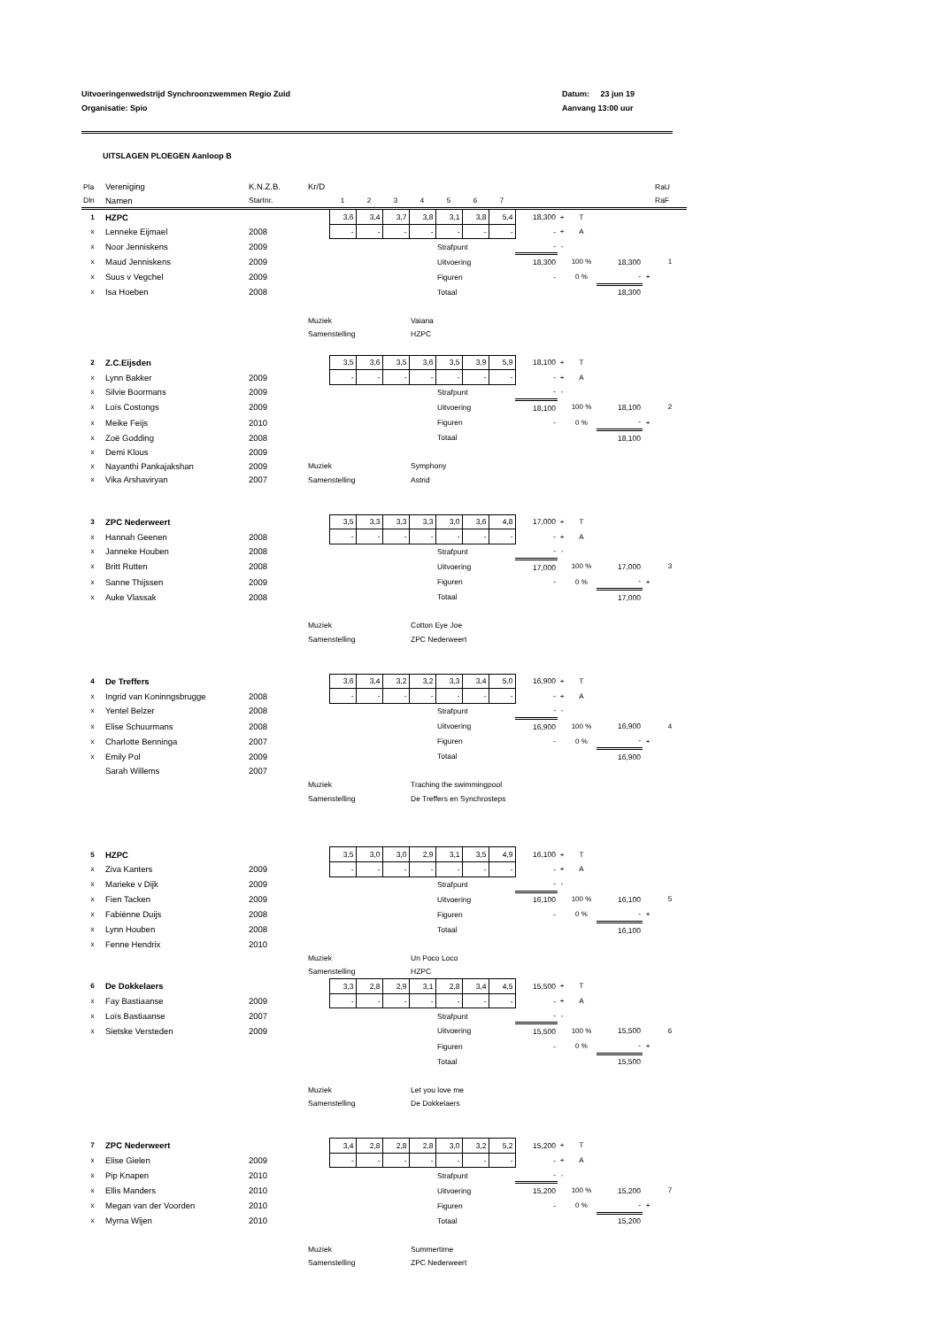Uitvoeringenwedstrijd Synchroonzwemmen Regio Zuid
Organisatie: Spio
Datum: 23 jun 19
Aanvang 13:00 uur
UITSLAGEN PLOEGEN Aanloop B
| Pla | Vereniging | K.N.Z.B. | Kr/D | | | | | | | | | | | | | RaU |
| Dln | Namen | Startnr. | | 1 | 2 | 3 | 4 | 5 | 6 | 7 | | | | | | RaF |
| 1 | HZPC | | | 3,6 | 3,4 | 3,7 | 3,8 | 3,1 | 3,8 | 5,4 | 18,300 | + | T | | | |
| x | Lenneke Eijmael | 2008 | | - | - | - | - | - | - | - | - | + | A | | | |
| x | Noor Jenniskens | 2009 | | | | | | Strafpunt | | | - | - | | | | |
| x | Maud Jenniskens | 2009 | | | | | | Uitvoering | | | 18,300 | | 100 % | 18,300 | | 1 |
| x | Suus v Vegchel | 2009 | | | | | | Figuren | | | - | | 0 % | - | + | |
| x | Isa Hoeben | 2008 | | | | | | Totaal | | | | | | 18,300 | | |
| | | | Muziek | | | | Vaiana | | | | | | | | | |
| | | | Samenstelling | | | | HZPC | | | | | | | | | |
| 2 | Z.C.Eijsden | | | 3,5 | 3,6 | 3,5 | 3,6 | 3,5 | 3,9 | 5,9 | 18,100 | + | T | | | |
| x | Lynn Bakker | 2009 | | - | - | - | - | - | - | - | - | + | A | | | |
| x | Silvie Boormans | 2009 | | | | | | Strafpunt | | | - | - | | | | |
| x | Loïs Costongs | 2009 | | | | | | Uitvoering | | | 18,100 | | 100 % | 18,100 | | 2 |
| x | Meike Feijs | 2010 | | | | | | Figuren | | | - | | 0 % | - | + | |
| x | Zoë Godding | 2008 | | | | | | Totaal | | | | | | 18,100 | | |
| x | Demi Klous | 2009 | | | | | | | | | | | | | | |
| x | Nayanthi Pankajakshan | 2009 | Muziek | | | | Symphony | | | | | | | | | |
| x | Vika Arshaviryan | 2007 | Samenstelling | | | | Astrid | | | | | | | | | |
| 3 | ZPC Nederweert | | | 3,5 | 3,3 | 3,3 | 3,3 | 3,0 | 3,6 | 4,8 | 17,000 | + | T | | | |
| x | Hannah Geenen | 2008 | | - | - | - | - | - | - | - | - | + | A | | | |
| x | Janneke Houben | 2008 | | | | | | Strafpunt | | | - | - | | | | |
| x | Britt Rutten | 2008 | | | | | | Uitvoering | | | 17,000 | | 100 % | 17,000 | | 3 |
| x | Sanne Thijssen | 2009 | | | | | | Figuren | | | - | | 0 % | - | + | |
| x | Auke Vlassak | 2008 | | | | | | Totaal | | | | | | 17,000 | | |
| | | | Muziek | | | | Cotton Eye Joe | | | | | | | | | |
| | | | Samenstelling | | | | ZPC Nederweert | | | | | | | | | |
| 4 | De Treffers | | | 3,6 | 3,4 | 3,2 | 3,2 | 3,3 | 3,4 | 5,0 | 16,900 | + | T | | | |
| x | Ingrid van Koninngsbrugge | 2008 | | - | - | - | - | - | - | - | - | + | A | | | |
| x | Yentel Belzer | 2008 | | | | | | Strafpunt | | | - | - | | | | |
| x | Elise Schuurmans | 2008 | | | | | | Uitvoering | | | 16,900 | | 100 % | 16,900 | | 4 |
| x | Charlotte Benninga | 2007 | | | | | | Figuren | | | - | | 0 % | - | + | |
| x | Emily Pol | 2009 | | | | | | Totaal | | | | | | 16,900 | | |
| | Sarah Willems | 2007 | | | | | | | | | | | | | | |
| | | | Muziek | | | | Traching the swimmingpool | | | | | | | | | |
| | | | Samenstelling | | | | De Treffers en Synchrosteps | | | | | | | | | |
| 5 | HZPC | | | 3,5 | 3,0 | 3,0 | 2,9 | 3,1 | 3,5 | 4,9 | 16,100 | + | T | | | |
| x | Ziva Kanters | 2009 | | - | - | - | - | - | - | - | - | + | A | | | |
| x | Marieke v Dijk | 2009 | | | | | | Strafpunt | | | - | - | | | | |
| x | Fien Tacken | 2009 | | | | | | Uitvoering | | | 16,100 | | 100 % | 16,100 | | 5 |
| x | Fabiënne Duijs | 2008 | | | | | | Figuren | | | - | | 0 % | - | + | |
| x | Lynn Houben | 2008 | | | | | | Totaal | | | | | | 16,100 | | |
| x | Fenne Hendrix | 2010 | | | | | | | | | | | | | | |
| | | | Muziek | | | | Un Poco Loco | | | | | | | | | |
| | | | Samenstelling | | | | HZPC | | | | | | | | | |
| 6 | De Dokkelaers | | | 3,3 | 2,8 | 2,9 | 3,1 | 2,8 | 3,4 | 4,5 | 15,500 | + | T | | | |
| x | Fay Bastiaanse | 2009 | | - | - | - | - | - | - | - | - | + | A | | | |
| x | Loïs Bastiaanse | 2007 | | | | | | Strafpunt | | | - | - | | | | |
| x | Sietske Versteden | 2009 | | | | | | Uitvoering | | | 15,500 | | 100 % | 15,500 | | 6 |
| | | | | | | | | Figuren | | | - | | 0 % | - | + | |
| | | | | | | | | Totaal | | | | | | 15,500 | | |
| | | | Muziek | | | | Let you love me | | | | | | | | | |
| | | | Samenstelling | | | | De Dokkelaers | | | | | | | | | |
| 7 | ZPC Nederweert | | | 3,4 | 2,8 | 2,8 | 2,8 | 3,0 | 3,2 | 5,2 | 15,200 | + | T | | | |
| x | Elise Gielen | 2009 | | - | - | - | - | - | - | - | - | + | A | | | |
| x | Pip Knapen | 2010 | | | | | | Strafpunt | | | - | - | | | | |
| x | Ellis Manders | 2010 | | | | | | Uitvoering | | | 15,200 | | 100 % | 15,200 | | 7 |
| x | Megan van der Voorden | 2010 | | | | | | Figuren | | | - | | 0 % | - | + | |
| x | Myrna Wijen | 2010 | | | | | | Totaal | | | | | | 15,200 | | |
| | | | Muziek | | | | Summertime | | | | | | | | | |
| | | | Samenstelling | | | | ZPC Nederweert | | | | | | | | | |